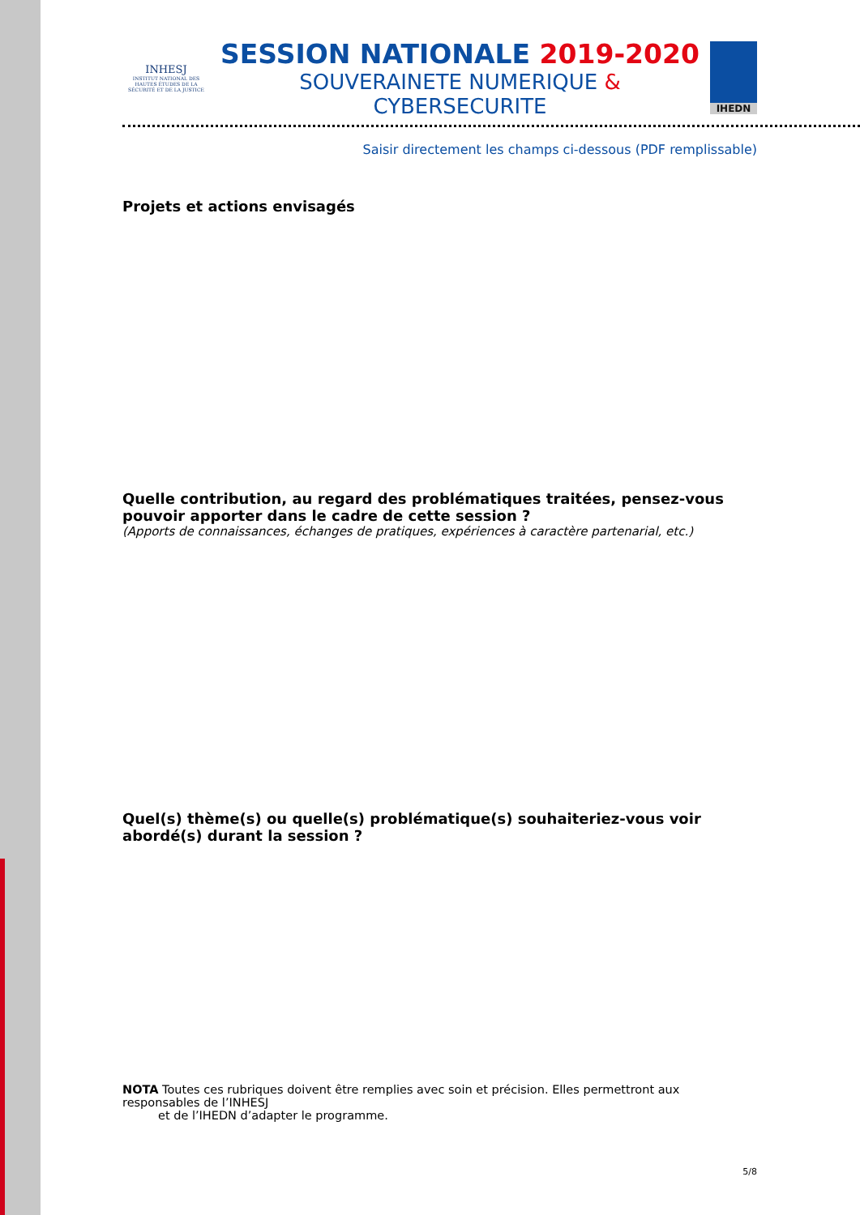INHESJ
INSTITUT NATIONAL DES HAUTES ÉTUDES DE LA SÉCURITÉ ET DE LA JUSTICE
SESSION NATIONALE 2019-2020
SOUVERAINETE NUMERIQUE & CYBERSECURITE
IHEDN
Saisir directement les champs ci-dessous (PDF remplissable)
Projets et actions envisagés
Quelle contribution, au regard des problématiques traitées, pensez-vous pouvoir apporter dans le cadre de cette session ?
(Apports de connaissances, échanges de pratiques, expériences à caractère partenarial, etc.)
Quel(s) thème(s) ou quelle(s) problématique(s) souhaiteriez-vous voir abordé(s) durant la session ?
NOTA Toutes ces rubriques doivent être remplies avec soin et précision. Elles permettront aux responsables de l’INHESJ
et de l’IHEDN d’adapter le programme.
5/8